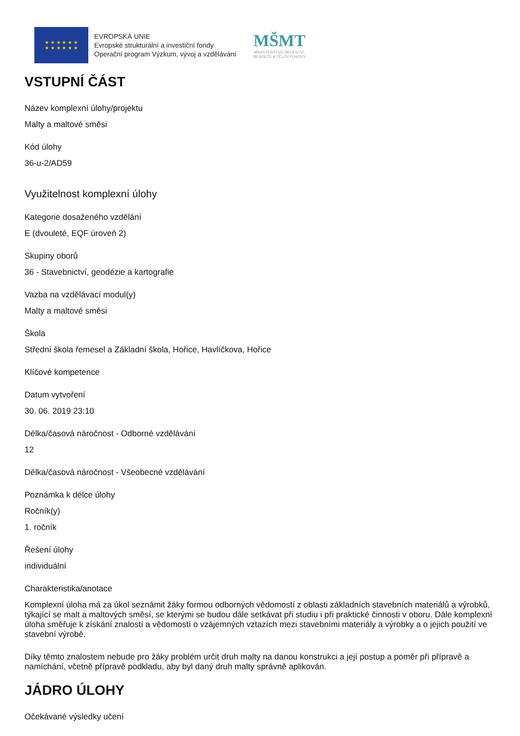★ ★ ★ ★ ★ ★
★ ★ ★ ★ ★ ★
EVROPSKÁ UNIE
Evropské strukturální a investiční fondy
Operační program Výzkum, vývoj a vzdělávání
MŠMT
MINISTERSTVO ŠKOLSTVÍ,
MLÁDEŽE A TĚLOVÝCHOVY
VSTUPNÍ ČÁST
Název komplexní úlohy/projektu
Malty a maltové směsi
Kód úlohy
36-u-2/AD59
Využitelnost komplexní úlohy
Kategorie dosaženého vzdělání
E (dvouleté, EQF úroveň 2)
Skupiny oborů
36 - Stavebnictví, geodézie a kartografie
Vazba na vzdělávací modul(y)
Malty a maltové směsi
Škola
Střední škola řemesel a Základní škola, Hořice, Havlíčkova, Hořice
Klíčové kompetence
Datum vytvoření
30. 06. 2019 23:10
Délka/časová náročnost - Odborné vzdělávání
12
Délka/časová náročnost - Všeobecné vzdělávání
Poznámka k délce úlohy
Ročník(y)
1. ročník
Řešení úlohy
individuální
Charakteristika/anotace
Komplexní úloha má za úkol seznámit žáky formou odborných vědomostí z oblasti základních stavebních materiálů a výrobků, týkající se malt a maltových směsí, se kterými se budou dále setkávat při studiu i při praktické činnosti v oboru. Dále komplexní úloha směřuje k získání znalostí a vědomostí o vzájemných vztazích mezi stavebními materiály a výrobky a o jejich použití ve stavební výrobě.
Díky těmto znalostem nebude pro žáky problém určit druh malty na danou konstrukci a její postup a poměr při přípravě a namíchání, včetně přípravě podkladu, aby byl daný druh malty správně aplikován.
JÁDRO ÚLOHY
Očekávané výsledky učení